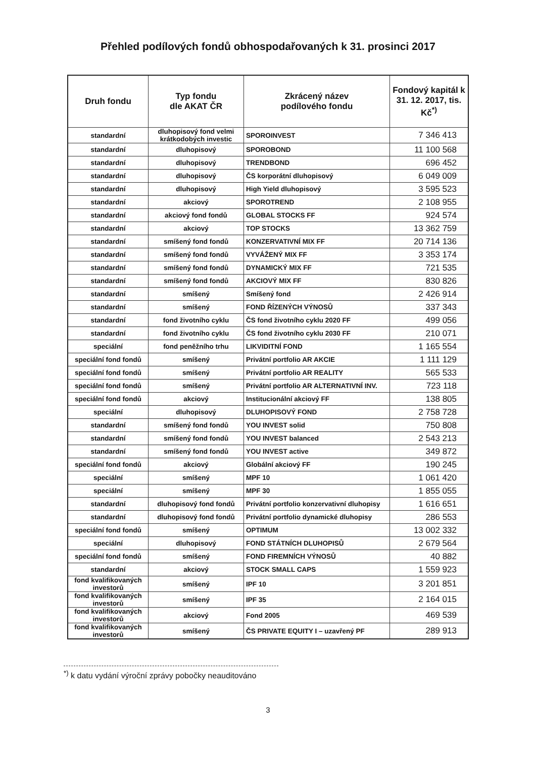Přehled podílových fondů obhospodařovaných k 31. prosinci 2017
| Druh fondu | Typ fondu dle AKAT ČR | Zkrácený název podílového fondu | Fondový kapitál k 31. 12. 2017, tis. Kč<sup>*)</sup> |
| --- | --- | --- | --- |
| standardní | dluhopisový fond velmi krátkodobých investic | SPOROINVEST | 7 346 413 |
| standardní | dluhopisový | SPOROBOND | 11 100 568 |
| standardní | dluhopisový | TRENDBOND | 696 452 |
| standardní | dluhopisový | ČS korporátní dluhopisový | 6 049 009 |
| standardní | dluhopisový | High Yield dluhopisový | 3 595 523 |
| standardní | akciový | SPOROTREND | 2 108 955 |
| standardní | akciový fond fondů | GLOBAL STOCKS FF | 924 574 |
| standardní | akciový | TOP STOCKS | 13 362 759 |
| standardní | smíšený fond fondů | KONZERVATIVNÍ MIX FF | 20 714 136 |
| standardní | smíšený fond fondů | VYVÁŽENÝ MIX FF | 3 353 174 |
| standardní | smíšený fond fondů | DYNAMICKÝ MIX FF | 721 535 |
| standardní | smíšený fond fondů | AKCIOVÝ MIX FF | 830 826 |
| standardní | smíšený | Smíšený fond | 2 426 914 |
| standardní | smíšený | FOND ŘÍZENÝCH VÝNOSŮ | 337 343 |
| standardní | fond životního cyklu | ČS fond životního cyklu 2020 FF | 499 056 |
| standardní | fond životního cyklu | ČS fond životního cyklu 2030 FF | 210 071 |
| speciální | fond peněžního trhu | LIKVIDITNÍ FOND | 1 165 554 |
| speciální fond fondů | smíšený | Privátní portfolio AR AKCIE | 1 111 129 |
| speciální fond fondů | smíšený | Privátní portfolio AR REALITY | 565 533 |
| speciální fond fondů | smíšený | Privátní portfolio AR ALTERNATIVNÍ INV. | 723 118 |
| speciální fond fondů | akciový | Institucionální akciový FF | 138 805 |
| speciální | dluhopisový | DLUHOPISOVÝ FOND | 2 758 728 |
| standardní | smíšený fond fondů | YOU INVEST solid | 750 808 |
| standardní | smíšený fond fondů | YOU INVEST balanced | 2 543 213 |
| standardní | smíšený fond fondů | YOU INVEST active | 349 872 |
| speciální fond fondů | akciový | Globální akciový FF | 190 245 |
| speciální | smíšený | MPF 10 | 1 061 420 |
| speciální | smíšený | MPF 30 | 1 855 055 |
| standardní | dluhopisový fond fondů | Privátní portfolio konzervativní dluhopisy | 1 616 651 |
| standardní | dluhopisový fond fondů | Privátní portfolio dynamické dluhopisy | 286 553 |
| speciální fond fondů | smíšený | OPTIMUM | 13 002 332 |
| speciální | dluhopisový | FOND STÁTNÍCH DLUHOPISŮ | 2 679 564 |
| speciální fond fondů | smíšený | FOND FIREMNÍCH VÝNOSŮ | 40 882 |
| standardní | akciový | STOCK SMALL CAPS | 1 559 923 |
| fond kvalifikovaných investorů | smíšený | IPF 10 | 3 201 851 |
| fond kvalifikovaných investorů | smíšený | IPF 35 | 2 164 015 |
| fond kvalifikovaných investorů | akciový | Fond 2005 | 469 539 |
| fond kvalifikovaných investorů | smíšený | ČS PRIVATE EQUITY I – uzavřený PF | 289 913 |
<sup>*)</sup> k datu vydání výroční zprávy pobočky neauditováno
3